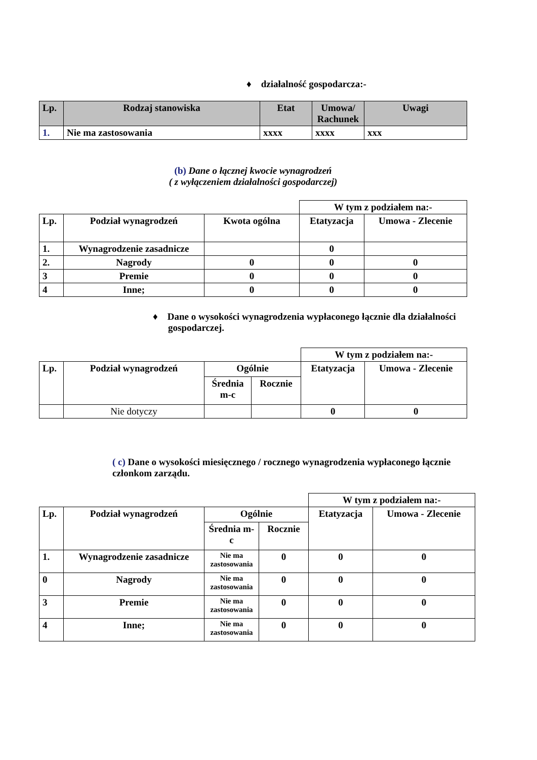♦ działalność gospodarcza:-
| Lp. | Rodzaj stanowiska | Etat | Umowa/ Rachunek | Uwagi |
| --- | --- | --- | --- | --- |
| 1. | Nie ma zastosowania | xxxx | xxxx | xxx |
(b) Dane o łącznej kwocie wynagrodzeń
( z wyłączeniem działalności gospodarczej)
| | | | W tym z podziałem na:- | |
| Lp. | Podział wynagrodzeń | Kwota ogólna | Etatyzacja | Umowa - Zlecenie |
| 1. | Wynagrodzenie zasadnicze | | 0 | |
| 2. | Nagrody | 0 | 0 | 0 |
| 3 | Premie | 0 | 0 | 0 |
| 4 | Inne; | 0 | 0 | 0 |
♦ Dane o wysokości wynagrodzenia wypłaconego łącznie dla działalności gospodarczej.
| | | | | W tym z podziałem na:- | |
| Lp. | Podział wynagrodzeń | Ogólnie | | Etatyzacja | Umowa - Zlecenie |
| | | Średnia m-c | Rocznie | | |
| | Nie dotyczy | | | 0 | 0 |
( c) Dane o wysokości miesięcznego / rocznego wynagrodzenia wypłaconego łącznie członkom zarządu.
| | | | | W tym z podziałem na:- | |
| Lp. | Podział wynagrodzeń | Ogólnie | | Etatyzacja | Umowa - Zlecenie |
| | | Średnia m-c | Rocznie | | |
| 1. | Wynagrodzenie zasadnicze | Nie ma zastosowania | 0 | 0 | 0 |
| 0 | Nagrody | Nie ma zastosowania | 0 | 0 | 0 |
| 3 | Premie | Nie ma zastosowania | 0 | 0 | 0 |
| 4 | Inne; | Nie ma zastosowania | 0 | 0 | 0 |